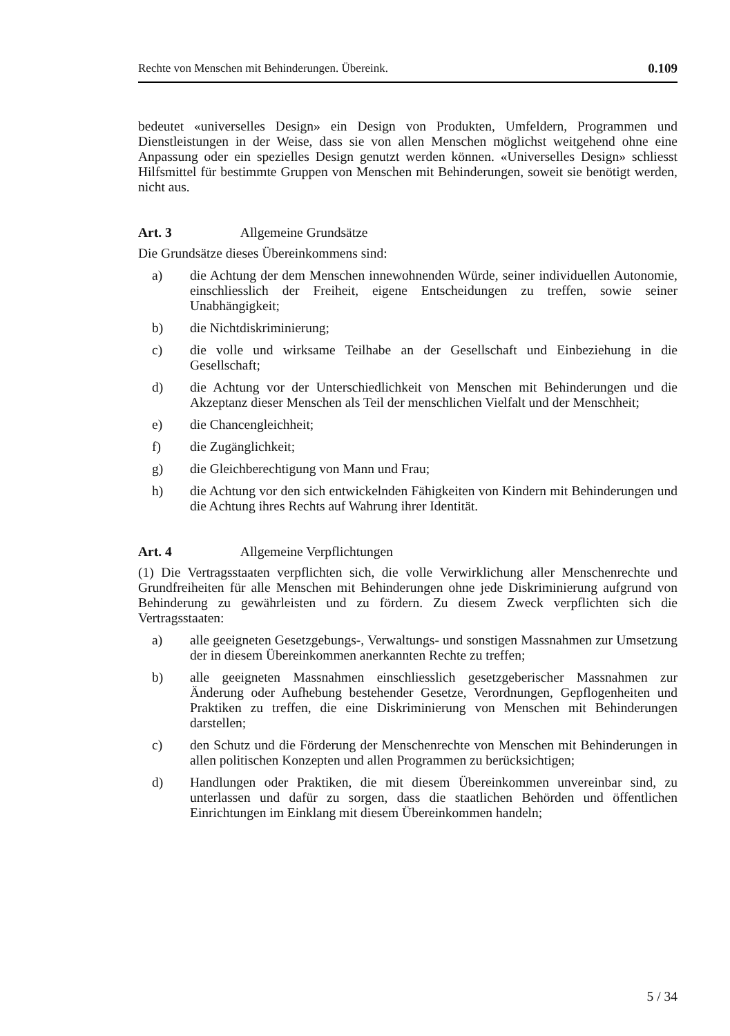Rechte von Menschen mit Behinderungen. Übereink. 0.109
bedeutet «universelles Design» ein Design von Produkten, Umfeldern, Programmen und Dienstleistungen in der Weise, dass sie von allen Menschen möglichst weitgehend ohne eine Anpassung oder ein spezielles Design genutzt werden können. «Universelles Design» schliesst Hilfsmittel für bestimmte Gruppen von Menschen mit Behinderungen, soweit sie benötigt werden, nicht aus.
Art. 3 Allgemeine Grundsätze
Die Grundsätze dieses Übereinkommens sind:
a) die Achtung der dem Menschen innewohnenden Würde, seiner individuellen Autonomie, einschliesslich der Freiheit, eigene Entscheidungen zu treffen, sowie seiner Unabhängigkeit;
b) die Nichtdiskriminierung;
c) die volle und wirksame Teilhabe an der Gesellschaft und Einbeziehung in die Gesellschaft;
d) die Achtung vor der Unterschiedlichkeit von Menschen mit Behinderungen und die Akzeptanz dieser Menschen als Teil der menschlichen Vielfalt und der Menschheit;
e) die Chancengleichheit;
f) die Zugänglichkeit;
g) die Gleichberechtigung von Mann und Frau;
h) die Achtung vor den sich entwickelnden Fähigkeiten von Kindern mit Behinderungen und die Achtung ihres Rechts auf Wahrung ihrer Identität.
Art. 4 Allgemeine Verpflichtungen
(1) Die Vertragsstaaten verpflichten sich, die volle Verwirklichung aller Menschenrechte und Grundfreiheiten für alle Menschen mit Behinderungen ohne jede Diskriminierung aufgrund von Behinderung zu gewährleisten und zu fördern. Zu diesem Zweck verpflichten sich die Vertragsstaaten:
a) alle geeigneten Gesetzgebungs-, Verwaltungs- und sonstigen Massnahmen zur Umsetzung der in diesem Übereinkommen anerkannten Rechte zu treffen;
b) alle geeigneten Massnahmen einschliesslich gesetzgeberischer Massnahmen zur Änderung oder Aufhebung bestehender Gesetze, Verordnungen, Gepflogenheiten und Praktiken zu treffen, die eine Diskriminierung von Menschen mit Behinderungen darstellen;
c) den Schutz und die Förderung der Menschenrechte von Menschen mit Behinderungen in allen politischen Konzepten und allen Programmen zu berücksichtigen;
d) Handlungen oder Praktiken, die mit diesem Übereinkommen unvereinbar sind, zu unterlassen und dafür zu sorgen, dass die staatlichen Behörden und öffentlichen Einrichtungen im Einklang mit diesem Übereinkommen handeln;
5 / 34